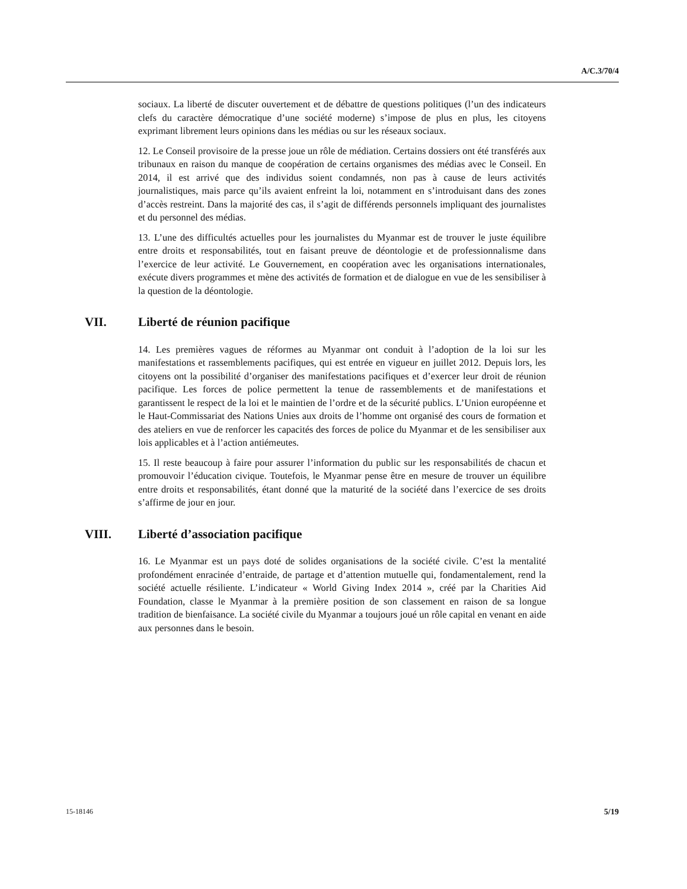A/C.3/70/4
sociaux. La liberté de discuter ouvertement et de débattre de questions politiques (l’un des indicateurs clefs du caractère démocratique d’une société moderne) s’impose de plus en plus, les citoyens exprimant librement leurs opinions dans les médias ou sur les réseaux sociaux.
12. Le Conseil provisoire de la presse joue un rôle de médiation. Certains dossiers ont été transférés aux tribunaux en raison du manque de coopération de certains organismes des médias avec le Conseil. En 2014, il est arrivé que des individus soient condamnés, non pas à cause de leurs activités journalistiques, mais parce qu’ils avaient enfreint la loi, notamment en s’introduisant dans des zones d’accès restreint. Dans la majorité des cas, il s’agit de différends personnels impliquant des journalistes et du personnel des médias.
13. L’une des difficultés actuelles pour les journalistes du Myanmar est de trouver le juste équilibre entre droits et responsabilités, tout en faisant preuve de déontologie et de professionnalisme dans l’exercice de leur activité. Le Gouvernement, en coopération avec les organisations internationales, exécute divers programmes et mène des activités de formation et de dialogue en vue de les sensibiliser à la question de la déontologie.
VII. Liberté de réunion pacifique
14. Les premières vagues de réformes au Myanmar ont conduit à l’adoption de la loi sur les manifestations et rassemblements pacifiques, qui est entrée en vigueur en juillet 2012. Depuis lors, les citoyens ont la possibilité d’organiser des manifestations pacifiques et d’exercer leur droit de réunion pacifique. Les forces de police permettent la tenue de rassemblements et de manifestations et garantissent le respect de la loi et le maintien de l’ordre et de la sécurité publics. L’Union européenne et le Haut-Commissariat des Nations Unies aux droits de l’homme ont organisé des cours de formation et des ateliers en vue de renforcer les capacités des forces de police du Myanmar et de les sensibiliser aux lois applicables et à l’action antiémeutes.
15. Il reste beaucoup à faire pour assurer l’information du public sur les responsabilités de chacun et promouvoir l’éducation civique. Toutefois, le Myanmar pense être en mesure de trouver un équilibre entre droits et responsabilités, étant donné que la maturité de la société dans l’exercice de ses droits s’affirme de jour en jour.
VIII. Liberté d’association pacifique
16. Le Myanmar est un pays doté de solides organisations de la société civile. C’est la mentalité profondément enracinée d’entraide, de partage et d’attention mutuelle qui, fondamentalement, rend la société actuelle résiliente. L’indicateur « World Giving Index 2014 », créé par la Charities Aid Foundation, classe le Myanmar à la première position de son classement en raison de sa longue tradition de bienfaisance. La société civile du Myanmar a toujours joué un rôle capital en venant en aide aux personnes dans le besoin.
15-18146 5/19